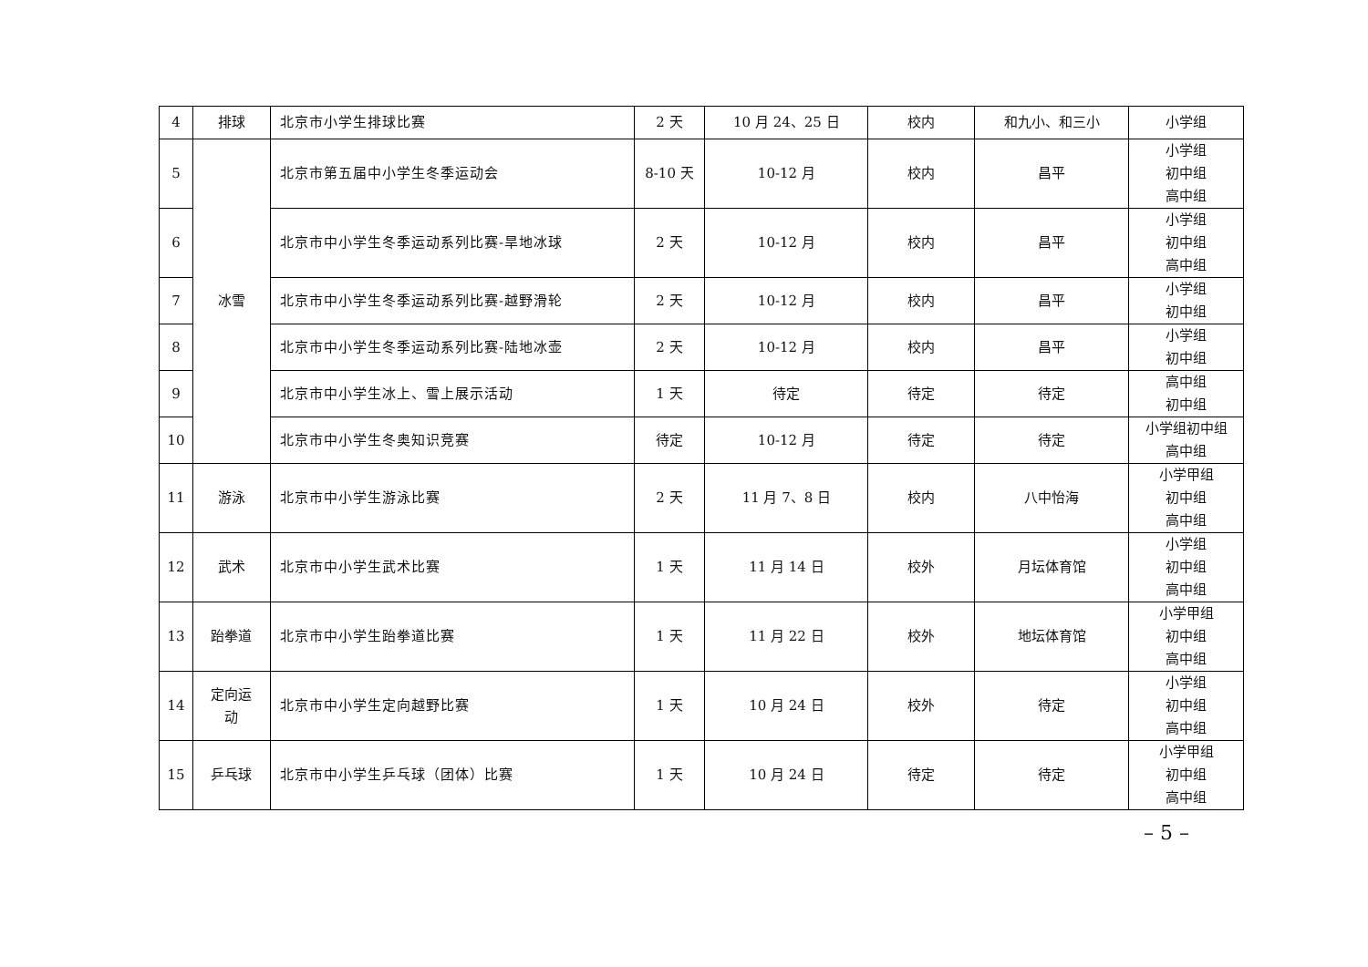| 4 | 排球 | 北京市小学生排球比赛 | 2 天 | 10 月 24、25 日 | 校内 | 和九小、和三小 | 小学组 |
| 5 | 冰雪 | 北京市第五届中小学生冬季运动会 | 8-10 天 | 10-12 月 | 校内 | 昌平 | 小学组 初中组 高中组 |
| 6 | | 北京市中小学生冬季运动系列比赛-旱地冰球 | 2 天 | 10-12 月 | 校内 | 昌平 | 小学组 初中组 高中组 |
| 7 | | 北京市中小学生冬季运动系列比赛-越野滑轮 | 2 天 | 10-12 月 | 校内 | 昌平 | 小学组 初中组 |
| 8 | | 北京市中小学生冬季运动系列比赛-陆地冰壶 | 2 天 | 10-12 月 | 校内 | 昌平 | 小学组 初中组 |
| 9 | | 北京市中小学生冰上、雪上展示活动 | 1 天 | 待定 | 待定 | 待定 | 高中组 初中组 |
| 10 | | 北京市中小学生冬奥知识竞赛 | 待定 | 10-12 月 | 待定 | 待定 | 小学组初中组 高中组 |
| 11 | 游泳 | 北京市中小学生游泳比赛 | 2 天 | 11 月 7、8 日 | 校内 | 八中怡海 | 小学甲组 初中组 高中组 |
| 12 | 武术 | 北京市中小学生武术比赛 | 1 天 | 11 月 14 日 | 校外 | 月坛体育馆 | 小学组 初中组 高中组 |
| 13 | 跆拳道 | 北京市中小学生跆拳道比赛 | 1 天 | 11 月 22 日 | 校外 | 地坛体育馆 | 小学甲组 初中组 高中组 |
| 14 | 定向运 动 | 北京市中小学生定向越野比赛 | 1 天 | 10 月 24 日 | 校外 | 待定 | 小学组 初中组 高中组 |
| 15 | 乒乓球 | 北京市中小学生乒乓球（团体）比赛 | 1 天 | 10 月 24 日 | 待定 | 待定 | 小学甲组 初中组 高中组 |
– 5 –